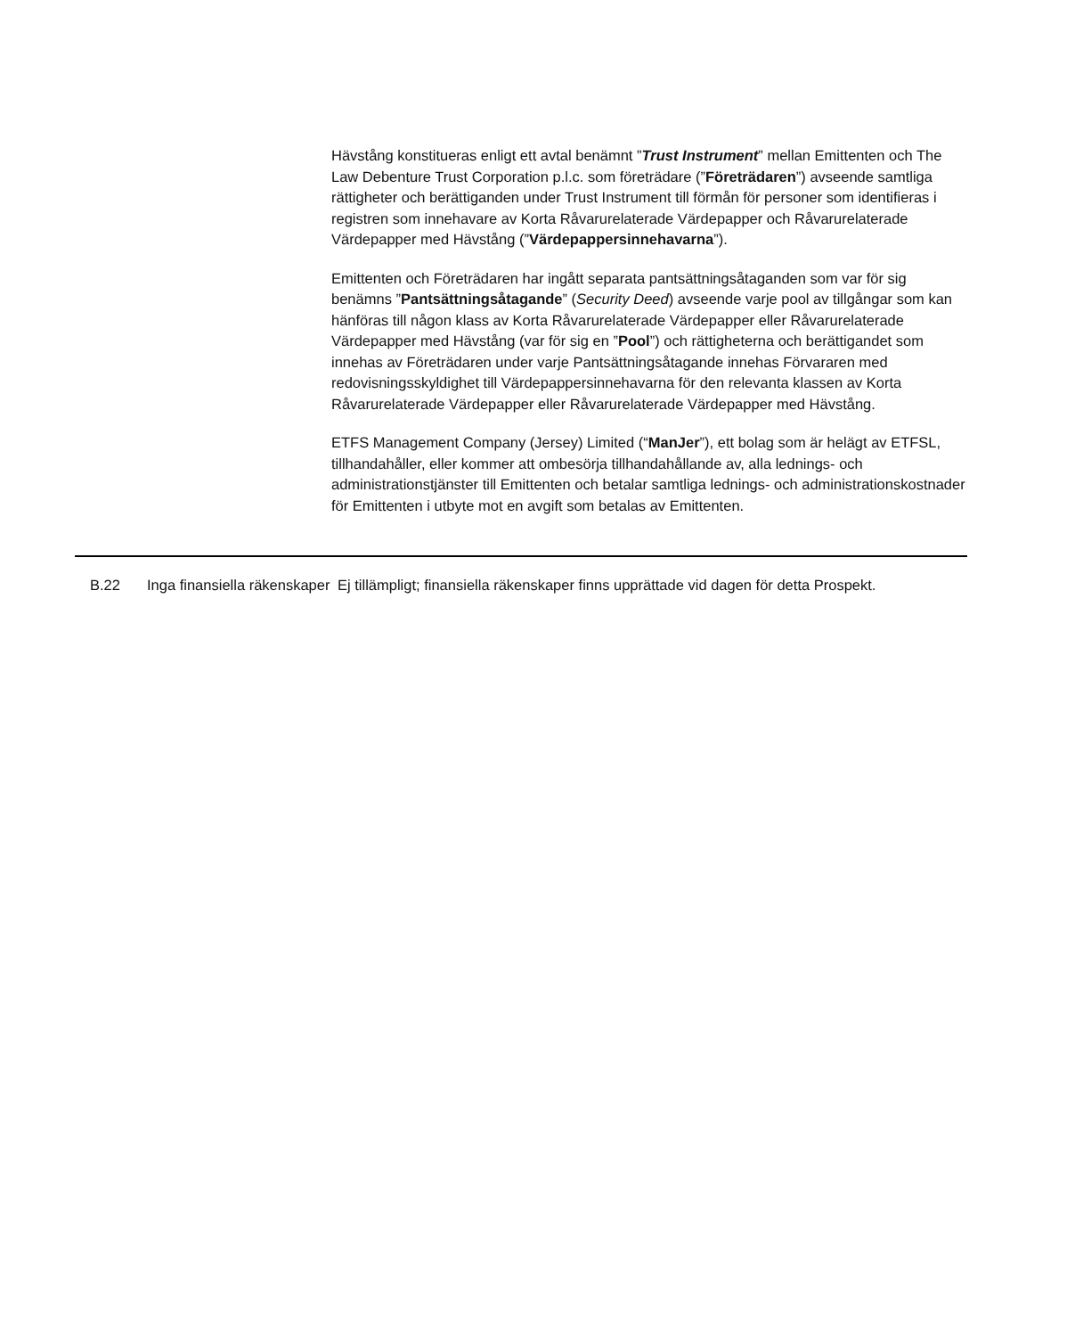Hävstång konstitueras enligt ett avtal benämnt ”Trust Instrument” mellan Emittenten och The Law Debenture Trust Corporation p.l.c. som företrädare (”Företrädaren”) avseende samtliga rättigheter och berättiganden under Trust Instrument till förmån för personer som identifieras i registren som innehavare av Korta Råvarurelaterade Värdepapper och Råvarurelaterade Värdepapper med Hävstång (”Värdepappersinnehavarna”).
Emittenten och Företrädaren har ingått separata pantsättningsåtaganden som var för sig benämns ”Pantsättningsåtagande” (Security Deed) avseende varje pool av tillgångar som kan hänföras till någon klass av Korta Råvarurelaterade Värdepapper eller Råvarurelaterade Värdepapper med Hävstång (var för sig en ”Pool”) och rättigheterna och berättigandet som innehas av Företrädaren under varje Pantsättningsåtagande innehas Förvararen med redovisningsskyldighet till Värdepappersinnehavarna för den relevanta klassen av Korta Råvarurelaterade Värdepapper eller Råvarurelaterade Värdepapper med Hävstång.
ETFS Management Company (Jersey) Limited (“ManJer”), ett bolag som är helägt av ETFSL, tillhandahåller, eller kommer att ombesörja tillhandahållande av, alla lednings- och administrationstjänster till Emittenten och betalar samtliga lednings- och administrationskostnader för Emittenten i utbyte mot en avgift som betalas av Emittenten.
| | B.22 | Inga finansiella räkenskaper | Ej tillämpligt; finansiella räkenskaper finns upprättade vid dagen för detta Prospekt. |